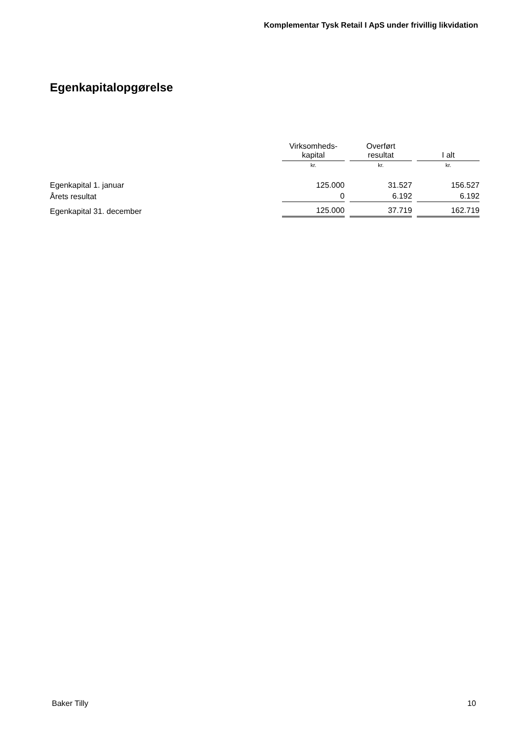Komplementar Tysk Retail I ApS under frivillig likvidation
Egenkapitalopgørelse
| | Virksomheds- kapital | | Overført resultat | | I alt |
| | kr. | | kr. | | kr. |
| Egenkapital 1. januar | 125.000 | | 31.527 | | 156.527 |
| Årets resultat | 0 | | 6.192 | | 6.192 |
| Egenkapital 31. december | 125.000 | | 37.719 | | 162.719 |
Baker Tilly 10